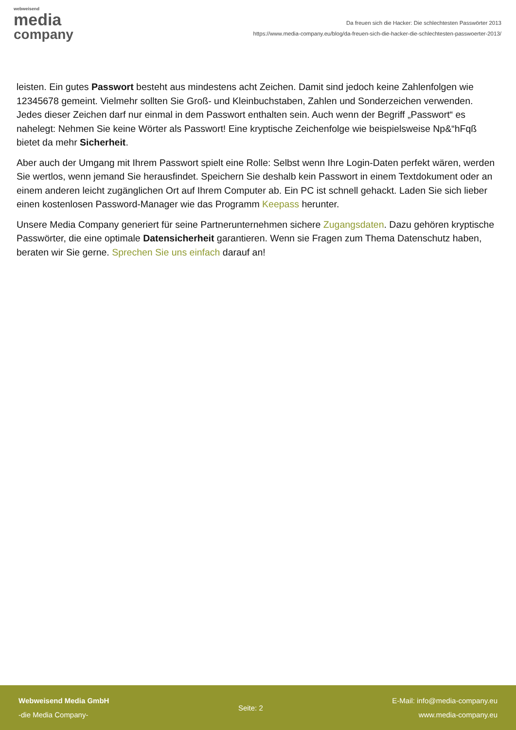webweisend
media
company
Da freuen sich die Hacker: Die schlechtesten Passwörter 2013
https://www.media-company.eu/blog/da-freuen-sich-die-hacker-die-schlechtesten-passwoerter-2013/
leisten. Ein gutes Passwort besteht aus mindestens acht Zeichen. Damit sind jedoch keine Zahlenfolgen wie 12345678 gemeint. Vielmehr sollten Sie Groß- und Kleinbuchstaben, Zahlen und Sonderzeichen verwenden. Jedes dieser Zeichen darf nur einmal in dem Passwort enthalten sein. Auch wenn der Begriff „Passwort“ es nahelegt: Nehmen Sie keine Wörter als Passwort! Eine kryptische Zeichenfolge wie beispielsweise Np&“hFqß bietet da mehr Sicherheit.
Aber auch der Umgang mit Ihrem Passwort spielt eine Rolle: Selbst wenn Ihre Login-Daten perfekt wären, werden Sie wertlos, wenn jemand Sie herausfindet. Speichern Sie deshalb kein Passwort in einem Textdokument oder an einem anderen leicht zugänglichen Ort auf Ihrem Computer ab. Ein PC ist schnell gehackt. Laden Sie sich lieber einen kostenlosen Password-Manager wie das Programm Keepass herunter.
Unsere Media Company generiert für seine Partnerunternehmen sichere Zugangsdaten. Dazu gehören kryptische Passwörter, die eine optimale Datensicherheit garantieren. Wenn sie Fragen zum Thema Datenschutz haben, beraten wir Sie gerne. Sprechen Sie uns einfach darauf an!
Webweisend Media GmbH
-die Media Company-
Seite: 2
E-Mail: info@media-company.eu
www.media-company.eu